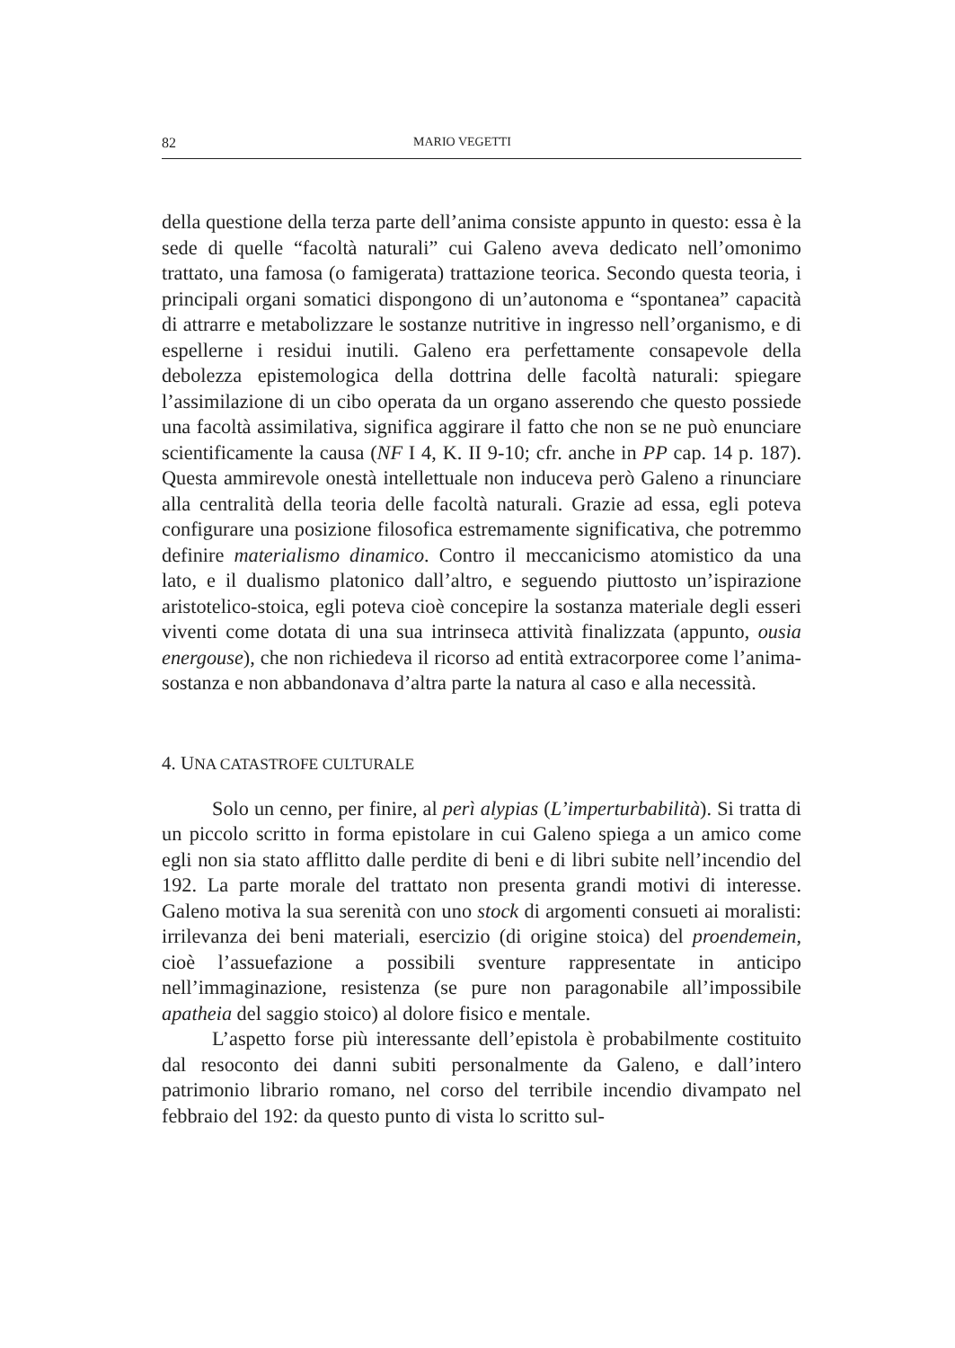82 MARIO VEGETTI
della questione della terza parte dell’anima consiste appunto in questo: essa è la sede di quelle “facoltà naturali” cui Galeno aveva dedicato nell’omonimo trattato, una famosa (o famigerata) trattazione teorica. Secondo questa teoria, i principali organi somatici dispongono di un’autonoma e “spontanea” capacità di attrarre e metabolizzare le sostanze nutritive in ingresso nell’organismo, e di espellerne i residui inutili. Galeno era perfettamente consapevole della debolezza epistemologica della dottrina delle facoltà naturali: spiegare l’assimilazione di un cibo operata da un organo asserendo che questo possiede una facoltà assimilativa, significa aggirare il fatto che non se ne può enunciare scientificamente la causa (NF I 4, K. II 9-10; cfr. anche in PP cap. 14 p. 187). Questa ammirevole onestà intellettuale non induceva però Galeno a rinunciare alla centralità della teoria delle facoltà naturali. Grazie ad essa, egli poteva configurare una posizione filosofica estremamente significativa, che potremmo definire materialismo dinamico. Contro il meccanicismo atomistico da una lato, e il dualismo platonico dall’altro, e seguendo piuttosto un’ispirazione aristotelico-stoica, egli poteva cioè concepire la sostanza materiale degli esseri viventi come dotata di una sua intrinseca attività finalizzata (appunto, ousia energouse), che non richiedeva il ricorso ad entità extracorporee come l’anima-sostanza e non abbandonava d’altra parte la natura al caso e alla necessità.
4. UNA CATASTROFE CULTURALE
Solo un cenno, per finire, al perì alypias (L’imperturbabilità). Si tratta di un piccolo scritto in forma epistolare in cui Galeno spiega a un amico come egli non sia stato afflitto dalle perdite di beni e di libri subite nell’incendio del 192. La parte morale del trattato non presenta grandi motivi di interesse. Galeno motiva la sua serenità con uno stock di argomenti consueti ai moralisti: irrilevanza dei beni materiali, esercizio (di origine stoica) del proendemein, cioè l’assuefazione a possibili sventure rappresentate in anticipo nell’immaginazione, resistenza (se pure non paragonabile all’impossibile apatheia del saggio stoico) al dolore fisico e mentale.
L’aspetto forse più interessante dell’epistola è probabilmente costituito dal resoconto dei danni subiti personalmente da Galeno, e dall’intero patrimonio librario romano, nel corso del terribile incendio divampato nel febbraio del 192: da questo punto di vista lo scritto sul-